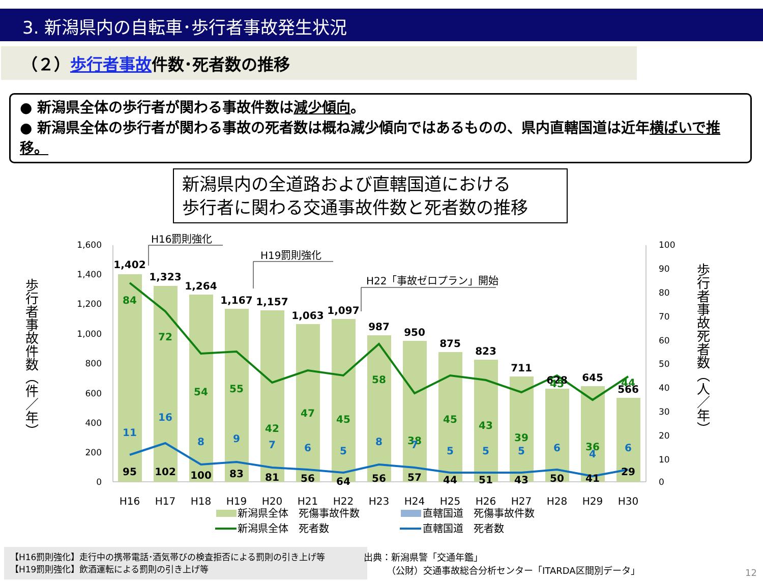3. 新潟県内の自転車･歩行者事故発生状況
（２）歩行者事故件数･死者数の推移
● 新潟県全体の歩行者が関わる事故件数は減少傾向。
● 新潟県全体の歩行者が関わる事故の死者数は概ね減少傾向ではあるものの、県内直轄国道は近年横ばいで推移。
新潟県内の全道路および直轄国道における
歩行者に関わる交通事故件数と死者数の推移
歩行者事故件数（件／年）
歩行者事故死者数（人／年）
1,600
1,400
1,200
1,000
800
600
400
200
0
100
90
80
70
60
50
40
30
20
10
0
1,402
1,323
1,264
1,167
1,157
1,063
1,097
987
950
875
823
711
628
645
566
84
72
54
55
42
47
45
58
38
45
43
39
45
36
44
11
16
8
9
7
6
5
8
7
5
5
5
6
4
6
95
102
100
83
81
56
64
56
57
44
51
43
50
41
29
H16
H17
H18
H19
H20
H21
H22
H23
H24
H25
H26
H27
H28
H29
H30
H16罰則強化
H19罰則強化
H22「事故ゼロプラン」開始
新潟県全体　死傷事故件数
直轄国道　死傷事故件数
新潟県全体　死者数
直轄国道　死者数
【H16罰則強化】走行中の携帯電話･酒気帯びの検査拒否による罰則の引き上げ等
【H19罰則強化】飲酒運転による罰則の引き上げ等
出典：新潟県警「交通年鑑」
　　　（公財）交通事故総合分析センター「ITARDA区間別データ」
12